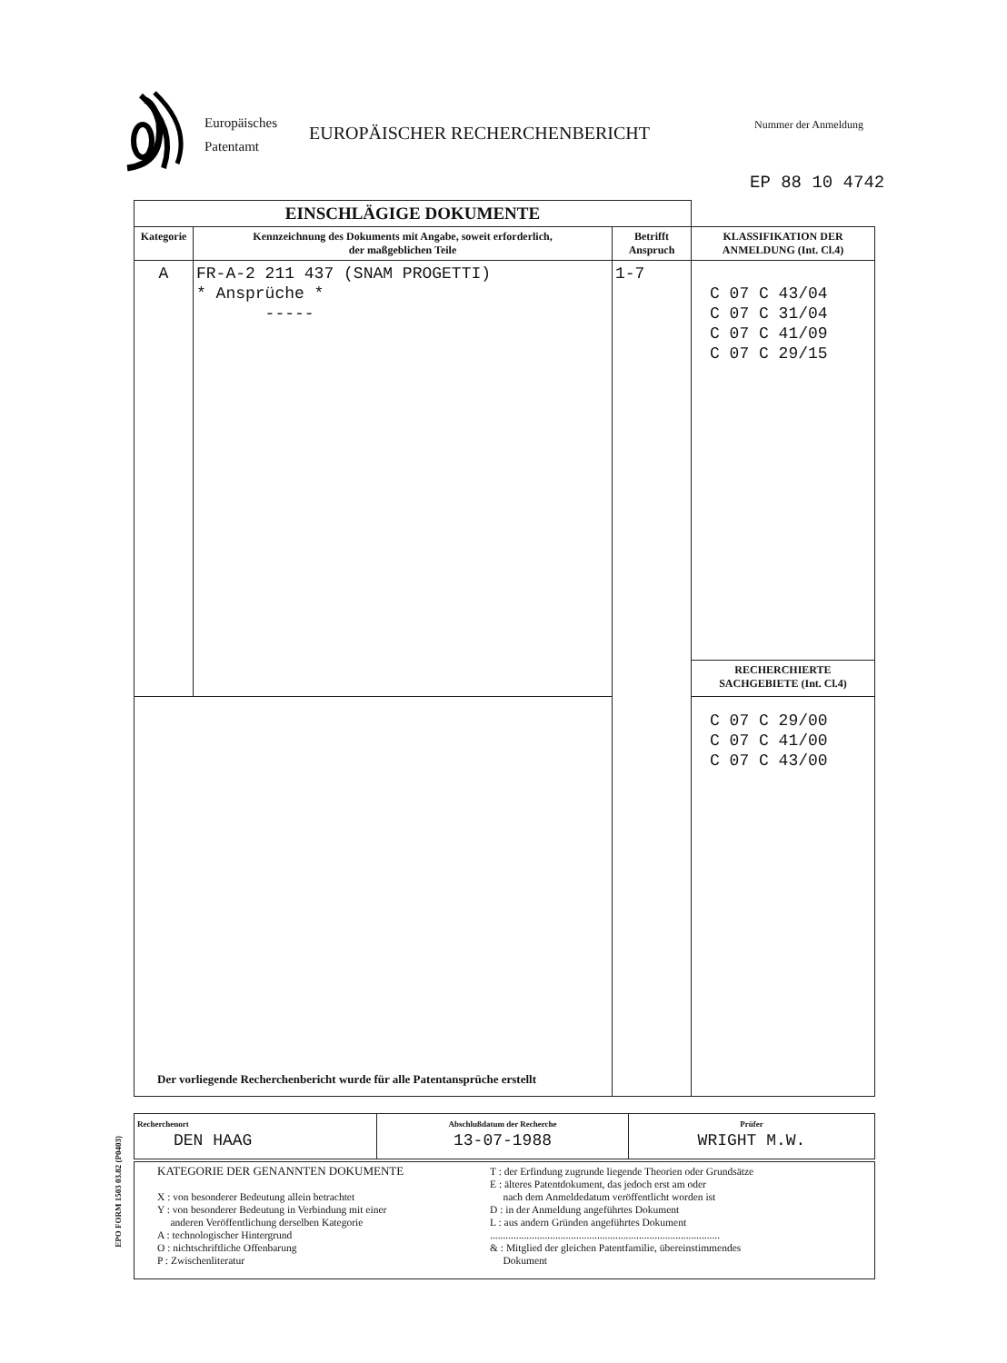Europäisches
Patentamt
EUROPÄISCHER RECHERCHENBERICHT
Nummer der Anmeldung
EP 88 10 4742
| EINSCHLÄGIGE DOKUMENTE | | | |
| Kategorie | Kennzeichnung des Dokuments mit Angabe, soweit erforderlich, der maßgeblichen Teile | Betrifft Anspruch | KLASSIFIKATION DER ANMELDUNG (Int. Cl.4) |
| A | FR-A-2 211 437 (SNAM PROGETTI) * Ansprüche * ----- | 1-7 | C 07 C 43/04 C 07 C 31/04 C 07 C 41/09 C 07 C 29/15 |
| | | | RECHERCHIERTE SACHGEBIETE (Int. Cl.4) |
| Der vorliegende Recherchenbericht wurde für alle Patentansprüche erstellt | | | C 07 C 29/00 C 07 C 41/00 C 07 C 43/00 |
| Recherchenort DEN HAAG | Abschlußdatum der Recherche 13-07-1988 | Prüfer WRIGHT M.W. |
| KATEGORIE DER GENANNTEN DOKUMENTE X : von besonderer Bedeutung allein betrachtet Y : von besonderer Bedeutung in Verbindung mit einer anderen Veröffentlichung derselben Kategorie A : technologischer Hintergrund O : nichtschriftliche Offenbarung P : Zwischenliteratur | T : der Erfindung zugrunde liegende Theorien oder Grundsätze E : älteres Patentdokument, das jedoch erst am oder nach dem Anmeldedatum veröffentlicht worden ist D : in der Anmeldung angeführtes Dokument L : aus andern Gründen angeführtes Dokument ........................................................................................ & : Mitglied der gleichen Patentfamilie, übereinstimmendes Dokument |
EPO FORM 1503 03.82 (P0403)